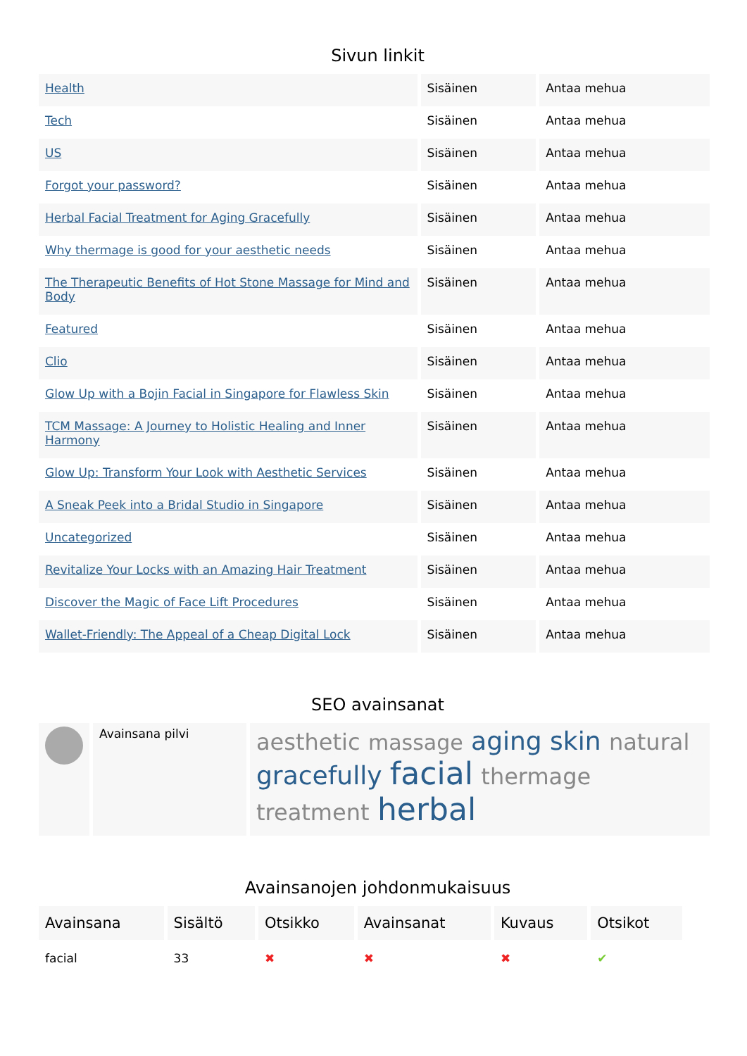Sivun linkit
| Health | Sisäinen | Antaa mehua |
| Tech | Sisäinen | Antaa mehua |
| US | Sisäinen | Antaa mehua |
| Forgot your password? | Sisäinen | Antaa mehua |
| Herbal Facial Treatment for Aging Gracefully | Sisäinen | Antaa mehua |
| Why thermage is good for your aesthetic needs | Sisäinen | Antaa mehua |
| The Therapeutic Benefits of Hot Stone Massage for Mind and Body | Sisäinen | Antaa mehua |
| Featured | Sisäinen | Antaa mehua |
| Clio | Sisäinen | Antaa mehua |
| Glow Up with a Bojin Facial in Singapore for Flawless Skin | Sisäinen | Antaa mehua |
| TCM Massage: A Journey to Holistic Healing and Inner Harmony | Sisäinen | Antaa mehua |
| Glow Up: Transform Your Look with Aesthetic Services | Sisäinen | Antaa mehua |
| A Sneak Peek into a Bridal Studio in Singapore | Sisäinen | Antaa mehua |
| Uncategorized | Sisäinen | Antaa mehua |
| Revitalize Your Locks with an Amazing Hair Treatment | Sisäinen | Antaa mehua |
| Discover the Magic of Face Lift Procedures | Sisäinen | Antaa mehua |
| Wallet-Friendly: The Appeal of a Cheap Digital Lock | Sisäinen | Antaa mehua |
SEO avainsanat
| | Avainsana pilvi | aesthetic massage aging skin natural gracefully facial thermage treatment herbal |
Avainsanojen johdonmukaisuus
| Avainsana | Sisältö | Otsikko | Avainsanat | Kuvaus | Otsikot |
| --- | --- | --- | --- | --- | --- |
| facial | 33 | ✖ | ✖ | ✖ | ✔ |